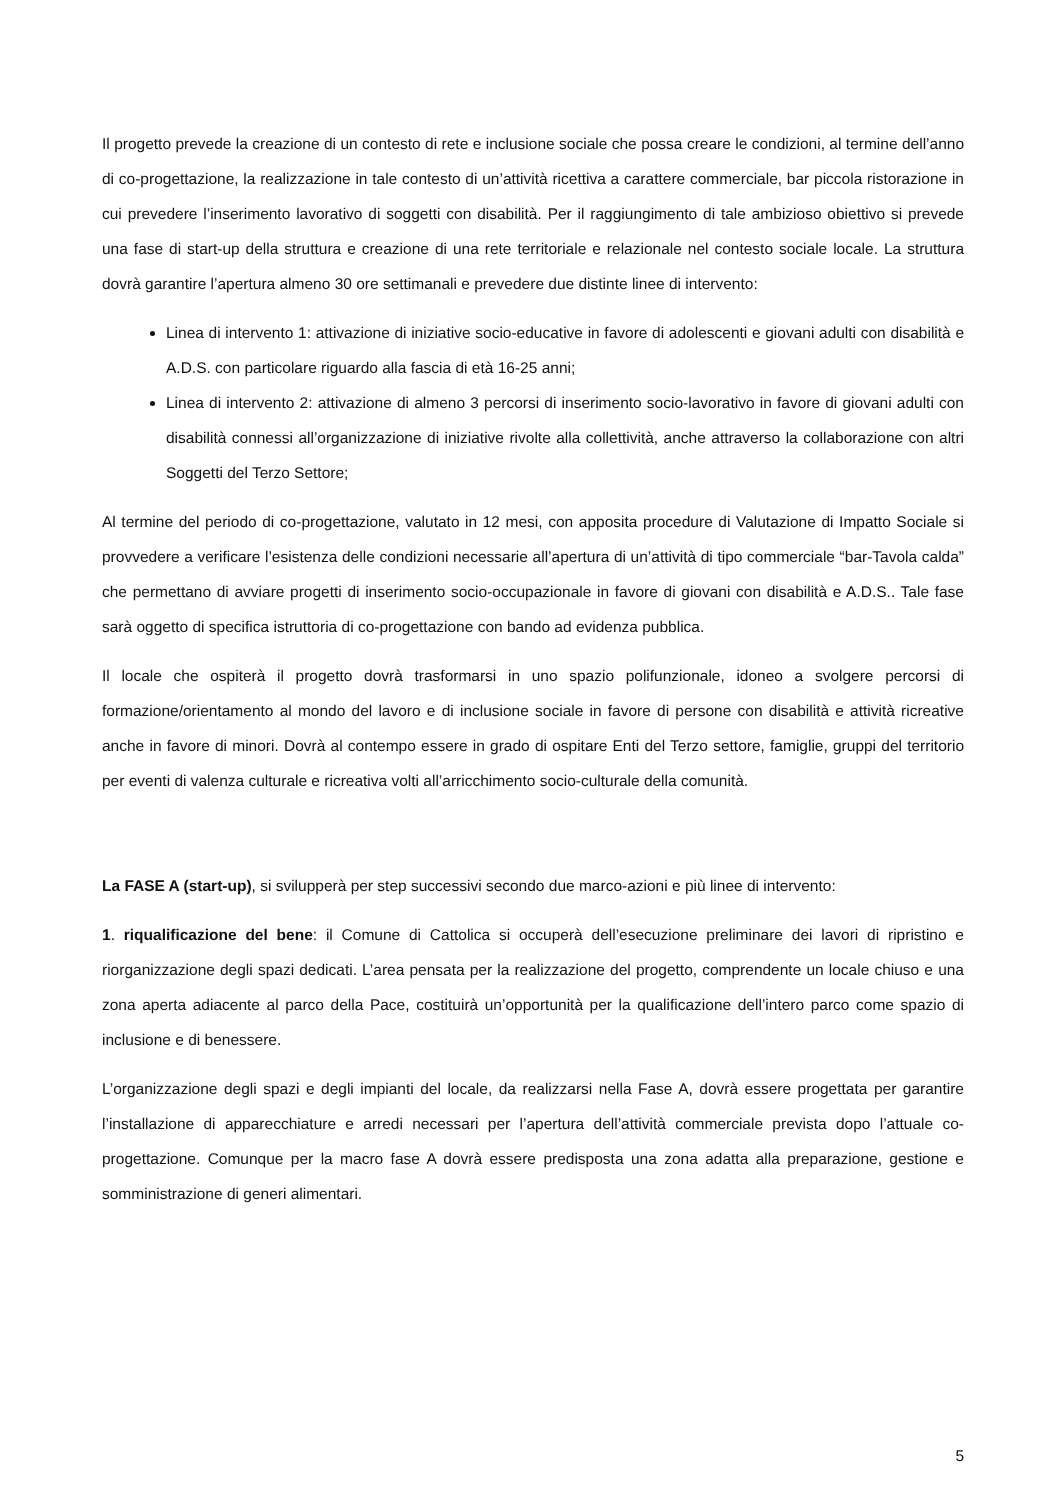Il progetto prevede la creazione di un contesto di rete e inclusione sociale che possa creare le condizioni, al termine dell’anno di co-progettazione, la realizzazione in tale contesto di un’attività ricettiva a carattere commerciale, bar piccola ristorazione in cui prevedere l’inserimento lavorativo di soggetti con disabilità. Per il raggiungimento di tale ambizioso obiettivo si prevede una fase di start-up della struttura e creazione di una rete territoriale e relazionale nel contesto sociale locale. La struttura dovrà garantire l’apertura almeno 30 ore settimanali e prevedere due distinte linee di intervento:
Linea di intervento 1: attivazione di iniziative socio-educative in favore di adolescenti e giovani adulti con disabilità e A.D.S. con particolare riguardo alla fascia di età 16-25 anni;
Linea di intervento 2: attivazione di almeno 3 percorsi di inserimento socio-lavorativo in favore di giovani adulti con disabilità connessi all’organizzazione di iniziative rivolte alla collettività, anche attraverso la collaborazione con altri Soggetti del Terzo Settore;
Al termine del periodo di co-progettazione, valutato in 12 mesi, con apposita procedure di Valutazione di Impatto Sociale si provvedere a verificare l’esistenza delle condizioni necessarie all’apertura di un’attività di tipo commerciale “bar-Tavola calda” che permettano di avviare progetti di inserimento socio-occupazionale in favore di giovani con disabilità e A.D.S.. Tale fase sarà oggetto di specifica istruttoria di co-progettazione con bando ad evidenza pubblica.
Il locale che ospiterà il progetto dovrà trasformarsi in uno spazio polifunzionale, idoneo a svolgere percorsi di formazione/orientamento al mondo del lavoro e di inclusione sociale in favore di persone con disabilità e attività ricreative anche in favore di minori. Dovrà al contempo essere in grado di ospitare Enti del Terzo settore, famiglie, gruppi del territorio per eventi di valenza culturale e ricreativa volti all’arricchimento socio-culturale della comunità.
La FASE A (start-up), si svilupperà per step successivi secondo due marco-azioni e più linee di intervento:
1. riqualificazione del bene: il Comune di Cattolica si occuperà dell’esecuzione preliminare dei lavori di ripristino e riorganizzazione degli spazi dedicati. L’area pensata per la realizzazione del progetto, comprendente un locale chiuso e una zona aperta adiacente al parco della Pace, costituirà un’opportunità per la qualificazione dell’intero parco come spazio di inclusione e di benessere.
L’organizzazione degli spazi e degli impianti del locale, da realizzarsi nella Fase A, dovrà essere progettata per garantire l’installazione di apparecchiature e arredi necessari per l’apertura dell’attività commerciale prevista dopo l’attuale co-progettazione. Comunque per la macro fase A dovrà essere predisposta una zona adatta alla preparazione, gestione e somministrazione di generi alimentari.
5